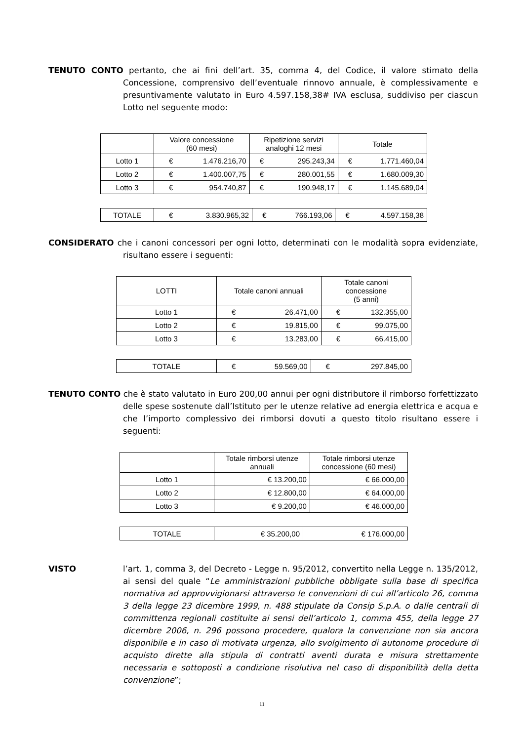TENUTO CONTO pertanto, che ai fini dell’art. 35, comma 4, del Codice, il valore stimato della Concessione, comprensivo dell’eventuale rinnovo annuale, è complessivamente e presuntivamente valutato in Euro 4.597.158,38# IVA esclusa, suddiviso per ciascun Lotto nel seguente modo:
| | Valore concessione (60 mesi) | | Ripetizione servizi analoghi 12 mesi | | Totale | |
| --- | --- | --- | --- | --- | --- | --- |
| Lotto 1 | € | 1.476.216,70 | € | 295.243,34 | € | 1.771.460,04 |
| Lotto 2 | € | 1.400.007,75 | € | 280.001,55 | € | 1.680.009,30 |
| Lotto 3 | € | 954.740,87 | € | 190.948,17 | € | 1.145.689,04 |
| TOTALE | € | 3.830.965,32 | € | 766.193,06 | € | 4.597.158,38 |
CONSIDERATO che i canoni concessori per ogni lotto, determinati con le modalità sopra evidenziate, risultano essere i seguenti:
| LOTTI | Totale canoni annuali | | Totale canoni concessione (5 anni) | |
| --- | --- | --- | --- | --- |
| Lotto 1 | € | 26.471,00 | € | 132.355,00 |
| Lotto 2 | € | 19.815,00 | € | 99.075,00 |
| Lotto 3 | € | 13.283,00 | € | 66.415,00 |
| TOTALE | € | 59.569,00 | € | 297.845,00 |
TENUTO CONTO che è stato valutato in Euro 200,00 annui per ogni distributore il rimborso forfettizzato delle spese sostenute dall’Istituto per le utenze relative ad energia elettrica e acqua e che l’importo complessivo dei rimborsi dovuti a questo titolo risultano essere i seguenti:
| | Totale rimborsi utenze annuali | Totale rimborsi utenze concessione (60 mesi) |
| --- | --- | --- |
| Lotto 1 | € 13.200,00 | € 66.000,00 |
| Lotto 2 | € 12.800,00 | € 64.000,00 |
| Lotto 3 | € 9.200,00 | € 46.000,00 |
| TOTALE | € 35.200,00 | € 176.000,00 |
VISTO l’art. 1, comma 3, del Decreto - Legge n. 95/2012, convertito nella Legge n. 135/2012, ai sensi del quale “Le amministrazioni pubbliche obbligate sulla base di specifica normativa ad approvvigionarsi attraverso le convenzioni di cui all’articolo 26, comma 3 della legge 23 dicembre 1999, n. 488 stipulate da Consip S.p.A. o dalle centrali di committenza regionali costituite ai sensi dell’articolo 1, comma 455, della legge 27 dicembre 2006, n. 296 possono procedere, qualora la convenzione non sia ancora disponibile e in caso di motivata urgenza, allo svolgimento di autonome procedure di acquisto dirette alla stipula di contratti aventi durata e misura strettamente necessaria e sottoposti a condizione risolutiva nel caso di disponibilità della detta convenzione”;
11